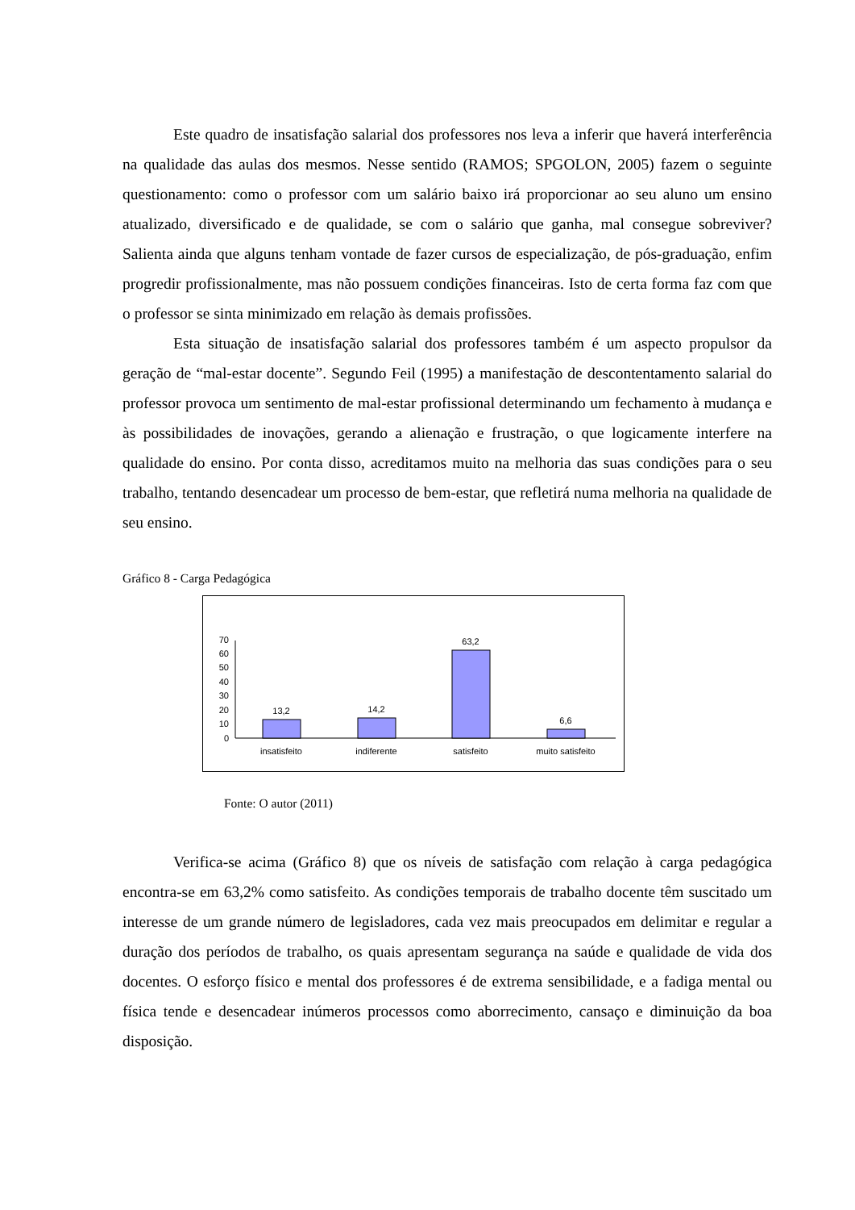Este quadro de insatisfação salarial dos professores nos leva a inferir que haverá interferência na qualidade das aulas dos mesmos. Nesse sentido (RAMOS; SPGOLON, 2005) fazem o seguinte questionamento: como o professor com um salário baixo irá proporcionar ao seu aluno um ensino atualizado, diversificado e de qualidade, se com o salário que ganha, mal consegue sobreviver? Salienta ainda que alguns tenham vontade de fazer cursos de especialização, de pós-graduação, enfim progredir profissionalmente, mas não possuem condições financeiras. Isto de certa forma faz com que o professor se sinta minimizado em relação às demais profissões.
Esta situação de insatisfação salarial dos professores também é um aspecto propulsor da geração de “mal-estar docente”. Segundo Feil (1995) a manifestação de descontentamento salarial do professor provoca um sentimento de mal-estar profissional determinando um fechamento à mudança e às possibilidades de inovações, gerando a alienação e frustração, o que logicamente interfere na qualidade do ensino. Por conta disso, acreditamos muito na melhoria das suas condições para o seu trabalho, tentando desencadear um processo de bem-estar, que refletirá numa melhoria na qualidade de seu ensino.
Gráfico 8 - Carga Pedagógica
0
10
20
30
40
50
60
70
13,2
14,2
63,2
6,6
insatisfeito
indiferente
satisfeito
muito satisfeito
Fonte: O autor (2011)
Verifica-se acima (Gráfico 8) que os níveis de satisfação com relação à carga pedagógica encontra-se em 63,2% como satisfeito. As condições temporais de trabalho docente têm suscitado um interesse de um grande número de legisladores, cada vez mais preocupados em delimitar e regular a duração dos períodos de trabalho, os quais apresentam segurança na saúde e qualidade de vida dos docentes. O esforço físico e mental dos professores é de extrema sensibilidade, e a fadiga mental ou física tende e desencadear inúmeros processos como aborrecimento, cansaço e diminuição da boa disposição.